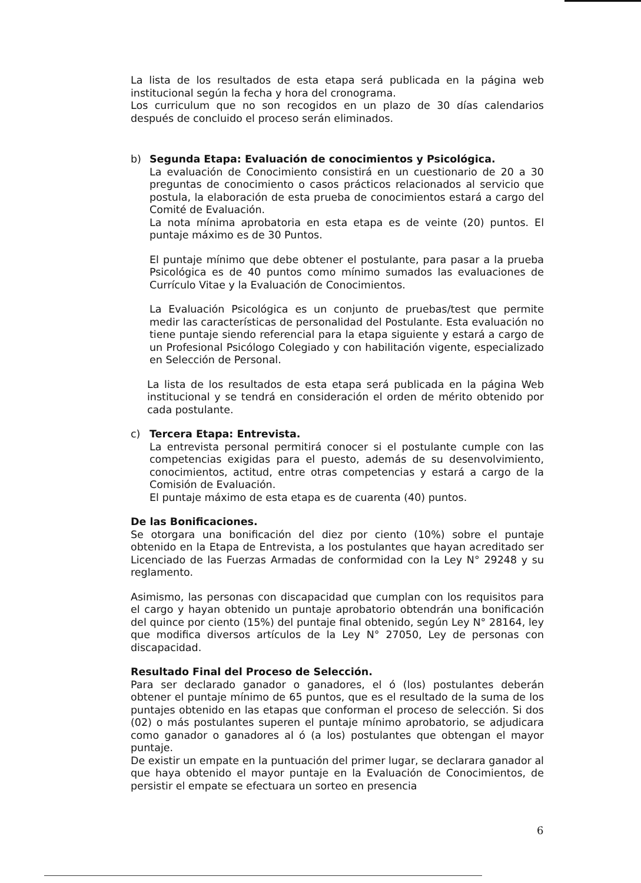La lista de los resultados de esta etapa será publicada en la página web institucional según la fecha y hora del cronograma.
Los curriculum que no son recogidos en un plazo de 30 días calendarios después de concluido el proceso serán eliminados.
b) Segunda Etapa: Evaluación de conocimientos y Psicológica.
La evaluación de Conocimiento consistirá en un cuestionario de 20 a 30 preguntas de conocimiento o casos prácticos relacionados al servicio que postula, la elaboración de esta prueba de conocimientos estará a cargo del Comité de Evaluación.
La nota mínima aprobatoria en esta etapa es de veinte (20) puntos. El puntaje máximo es de 30 Puntos.
El puntaje mínimo que debe obtener el postulante, para pasar a la prueba Psicológica es de 40 puntos como mínimo sumados las evaluaciones de Currículo Vitae y la Evaluación de Conocimientos.
La Evaluación Psicológica es un conjunto de pruebas/test que permite medir las características de personalidad del Postulante. Esta evaluación no tiene puntaje siendo referencial para la etapa siguiente y estará a cargo de un Profesional Psicólogo Colegiado y con habilitación vigente, especializado en Selección de Personal.
La lista de los resultados de esta etapa será publicada en la página Web institucional y se tendrá en consideración el orden de mérito obtenido por cada postulante.
c) Tercera Etapa: Entrevista.
La entrevista personal permitirá conocer si el postulante cumple con las competencias exigidas para el puesto, además de su desenvolvimiento, conocimientos, actitud, entre otras competencias y estará a cargo de la Comisión de Evaluación.
El puntaje máximo de esta etapa es de cuarenta (40) puntos.
De las Bonificaciones.
Se otorgara una bonificación del diez por ciento (10%) sobre el puntaje obtenido en la Etapa de Entrevista, a los postulantes que hayan acreditado ser Licenciado de las Fuerzas Armadas de conformidad con la Ley N° 29248 y su reglamento.
Asimismo, las personas con discapacidad que cumplan con los requisitos para el cargo y hayan obtenido un puntaje aprobatorio obtendrán una bonificación del quince por ciento (15%) del puntaje final obtenido, según Ley N° 28164, ley que modifica diversos artículos de la Ley N° 27050, Ley de personas con discapacidad.
Resultado Final del Proceso de Selección.
Para ser declarado ganador o ganadores, el ó (los) postulantes deberán obtener el puntaje mínimo de 65 puntos, que es el resultado de la suma de los puntajes obtenido en las etapas que conforman el proceso de selección. Si dos (02) o más postulantes superen el puntaje mínimo aprobatorio, se adjudicara como ganador o ganadores al ó (a los) postulantes que obtengan el mayor puntaje.
De existir un empate en la puntuación del primer lugar, se declarara ganador al que haya obtenido el mayor puntaje en la Evaluación de Conocimientos, de persistir el empate se efectuara un sorteo en presencia
6